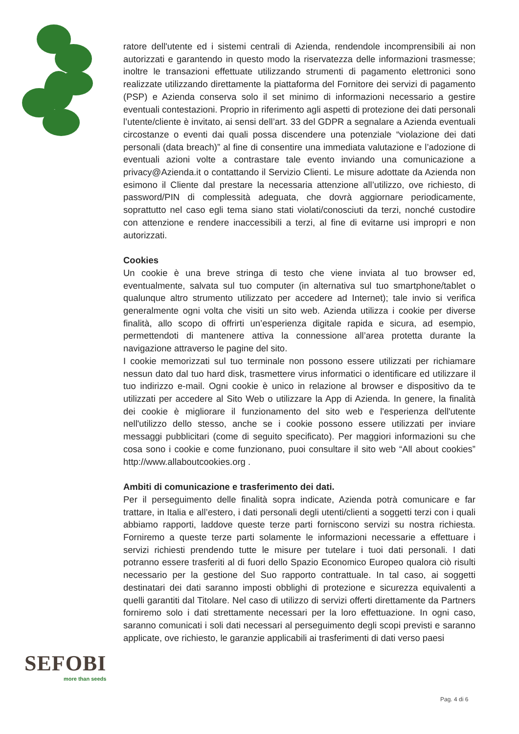ratore dell'utente ed i sistemi centrali di Azienda, rendendole incomprensibili ai non autorizzati e garantendo in questo modo la riservatezza delle informazioni trasmesse; inoltre le transazioni effettuate utilizzando strumenti di pagamento elettronici sono realizzate utilizzando direttamente la piattaforma del Fornitore dei servizi di pagamento (PSP) e Azienda conserva solo il set minimo di informazioni necessario a gestire eventuali contestazioni. Proprio in riferimento agli aspetti di protezione dei dati personali l’utente/cliente è invitato, ai sensi dell’art. 33 del GDPR a segnalare a Azienda eventuali circostanze o eventi dai quali possa discendere una potenziale “violazione dei dati personali (data breach)” al fine di consentire una immediata valutazione e l’adozione di eventuali azioni volte a contrastare tale evento inviando una comunicazione a privacy@Azienda.it o contattando il Servizio Clienti. Le misure adottate da Azienda non esimono il Cliente dal prestare la necessaria attenzione all’utilizzo, ove richiesto, di password/PIN di complessità adeguata, che dovrà aggiornare periodicamente, soprattutto nel caso egli tema siano stati violati/conosciuti da terzi, nonché custodire con attenzione e rendere inaccessibili a terzi, al fine di evitarne usi impropri e non autorizzati.
Cookies
Un cookie è una breve stringa di testo che viene inviata al tuo browser ed, eventualmente, salvata sul tuo computer (in alternativa sul tuo smartphone/tablet o qualunque altro strumento utilizzato per accedere ad Internet); tale invio si verifica generalmente ogni volta che visiti un sito web. Azienda utilizza i cookie per diverse finalità, allo scopo di offrirti un’esperienza digitale rapida e sicura, ad esempio, permettendoti di mantenere attiva la connessione all’area protetta durante la navigazione attraverso le pagine del sito.
I cookie memorizzati sul tuo terminale non possono essere utilizzati per richiamare nessun dato dal tuo hard disk, trasmettere virus informatici o identificare ed utilizzare il tuo indirizzo e-mail. Ogni cookie è unico in relazione al browser e dispositivo da te utilizzati per accedere al Sito Web o utilizzare la App di Azienda. In genere, la finalità dei cookie è migliorare il funzionamento del sito web e l'esperienza dell'utente nell'utilizzo dello stesso, anche se i cookie possono essere utilizzati per inviare messaggi pubblicitari (come di seguito specificato). Per maggiori informazioni su che cosa sono i cookie e come funzionano, puoi consultare il sito web “All about cookies” http://www.allaboutcookies.org .
Ambiti di comunicazione e trasferimento dei dati.
Per il perseguimento delle finalità sopra indicate, Azienda potrà comunicare e far trattare, in Italia e all’estero, i dati personali degli utenti/clienti a soggetti terzi con i quali abbiamo rapporti, laddove queste terze parti forniscono servizi su nostra richiesta. Forniremo a queste terze parti solamente le informazioni necessarie a effettuare i servizi richiesti prendendo tutte le misure per tutelare i tuoi dati personali. I dati potranno essere trasferiti al di fuori dello Spazio Economico Europeo qualora ciò risulti necessario per la gestione del Suo rapporto contrattuale. In tal caso, ai soggetti destinatari dei dati saranno imposti obblighi di protezione e sicurezza equivalenti a quelli garantiti dal Titolare. Nel caso di utilizzo di servizi offerti direttamente da Partners forniremo solo i dati strettamente necessari per la loro effettuazione. In ogni caso, saranno comunicati i soli dati necessari al perseguimento degli scopi previsti e saranno applicate, ove richiesto, le garanzie applicabili ai trasferimenti di dati verso paesi
SEFOBI
more than seeds
Pag. 4 di 6